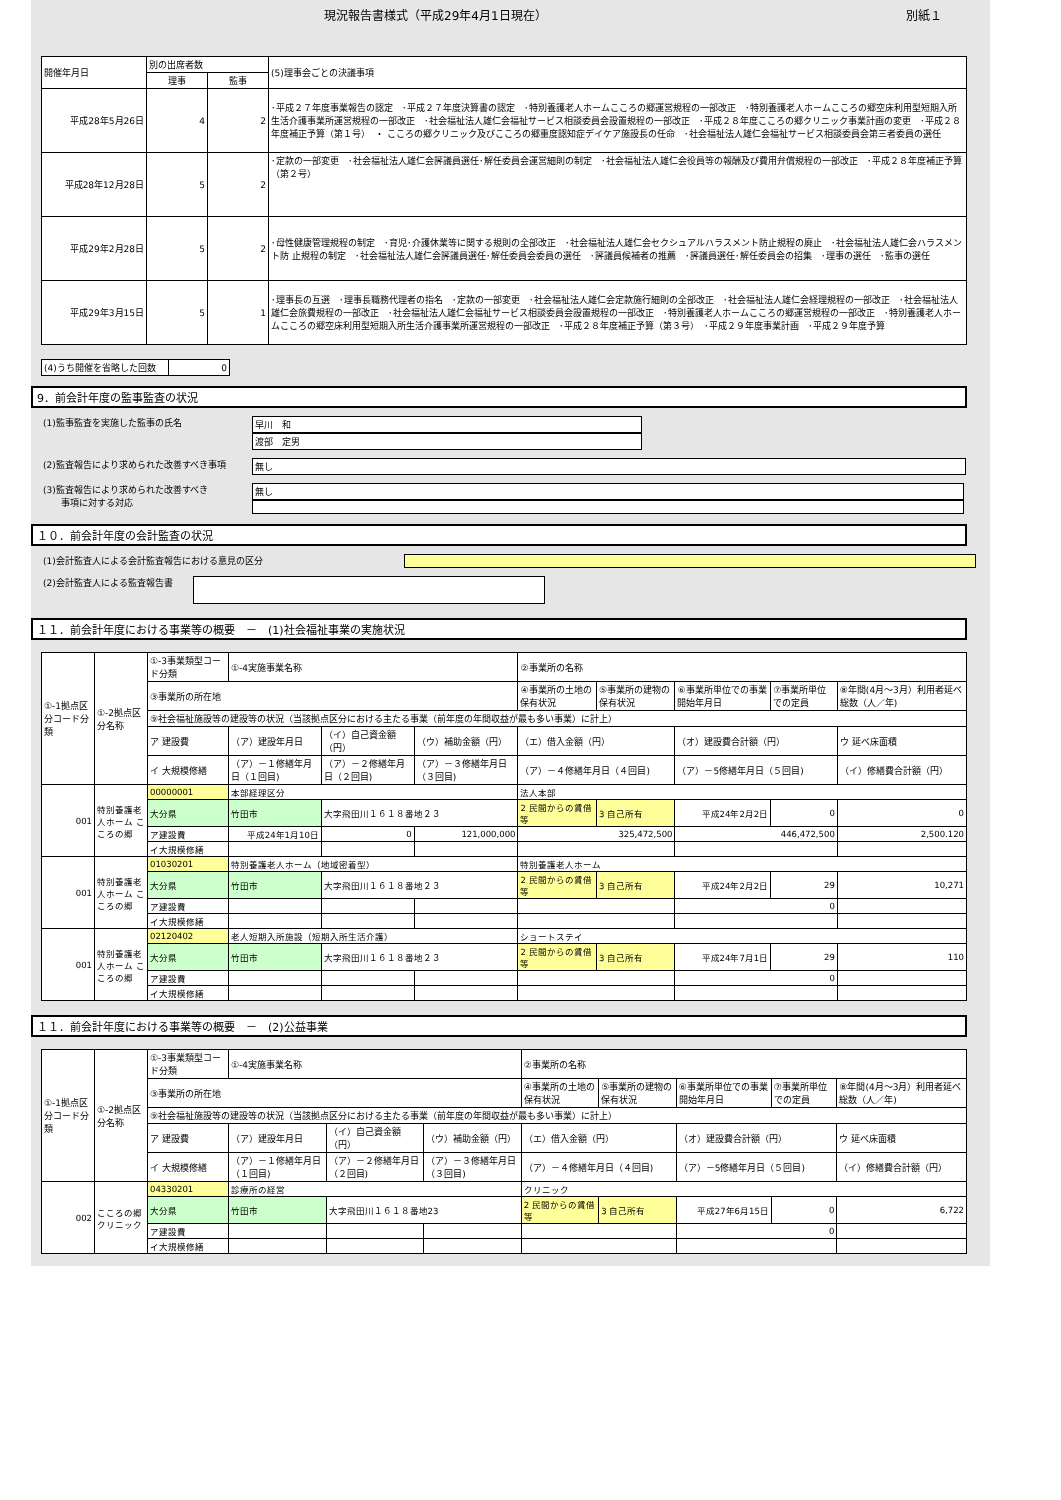現況報告書様式（平成29年4月1日現在） 別紙１
| 開催年月日 | 別の出席者数 | | (5)理事会ごとの決議事項 |
| | 理事 | 監事 | |
| 平成28年5月26日 | 4 | 2 | ･平成２７年度事業報告の認定 ･平成２７年度決算書の認定 ･特別養護老人ホームこころの郷運営規程の一部改正 ･特別養護老人ホームこころの郷空床利用型短期入所生活介護事業所運営規程の一部改正 ･社会福祉法人雄仁会福祉サービス相談委員会設置規程の一部改正 ･平成２８年度こころの郷クリニック事業計画の変更 ･平成２８年度補正予算（第１号） ・ こころの郷クリニック及びこころの郷重度認知症デイケア施設長の任命 ･社会福祉法人雄仁会福祉サービス相談委員会第三者委員の選任 |
| 平成28年12月28日 | 5 | 2 | ･定款の一部変更 ･社会福祉法人雄仁会評議員選任･解任委員会運営細則の制定 ･社会福祉法人雄仁会役員等の報酬及び費用弁償規程の一部改正 ･平成２８年度補正予算（第２号） |
| 平成29年2月28日 | 5 | 2 | ･母性健康管理規程の制定 ･育児･介護休業等に関する規則の全部改正 ･社会福祉法人雄仁会セクシュアルハラスメント防止規程の廃止 ･社会福祉法人雄仁会ハラスメント防 止規程の制定 ･社会福祉法人雄仁会評議員選任･解任委員会委員の選任 ･評議員候補者の推薦 ･評議員選任･解任委員会の招集 ･理事の選任 ･監事の選任 |
| 平成29年3月15日 | 5 | 1 | ･理事長の互選 ･理事長職務代理者の指名 ･定款の一部変更 ･社会福祉法人雄仁会定款施行細則の全部改正 ･社会福祉法人雄仁会経理規程の一部改正 ･社会福祉法人雄仁会旅費規程の一部改正 ･社会福祉法人雄仁会福祉サービス相談委員会設置規程の一部改正 ･特別養護老人ホームこころの郷運営規程の一部改正 ･特別養護老人ホームこころの郷空床利用型短期入所生活介護事業所運営規程の一部改正 ･平成２８年度補正予算（第３号） ･平成２９年度事業計画 ･平成２９年度予算 |
| (4)うち開催を省略した回数 | 0 |
9．前会計年度の監事監査の状況
(1)監事監査を実施した監事の氏名 早川　和
渡部　定男
(2)監査報告により求められた改善すべき事項 無し
(3)監査報告により求められた改善すべき
　　事項に対する対応
無し
１０．前会計年度の会計監査の状況
(1)会計監査人による会計監査報告における意見の区分
(2)会計監査人による監査報告書
１１．前会計年度における事業等の概要　－　(1)社会福祉事業の実施状況
| ①-1拠点区分コード分類 | ①-2拠点区分名称 | ①-3事業類型コード分類 | ①-4実施事業名称 | | | ②事業所の名称 | | | | |
| | | ③事業所の所在地 | | | | ④事業所の土地の保有状況 | ⑤事業所の建物の保有状況 | ⑥事業所単位での事業開始年月日 | ⑦事業所単位での定員 | ⑧年間(4月～3月）利用者延べ総数（人／年) |
| | | ⑨社会福祉施設等の建設等の状況（当該拠点区分における主たる事業（前年度の年間収益が最も多い事業）に計上） | | | | | | | | |
| | | ア 建設費 | （ア）建設年月日 | （イ）自己資金額（円） | （ウ）補助金額（円） | （エ）借入金額（円） | | （オ）建設費合計額（円） | | ウ 延べ床面積 |
| | | イ 大規模修繕 | （ア）－１修繕年月日（１回目) | （ア）－２修繕年月日（２回目) | （ア）－３修繕年月日（３回目) | （ア）－４修繕年月日（４回目) | | （ア）－5修繕年月日（５回目) | | （イ）修繕費合計額（円） |
| 001 | 特別養護老人ホーム こころの郷 | 00000001 | 本部経理区分 | | | 法人本部 | | | | |
| | | 大分県 | 竹田市 | 大字飛田川１６１８番地２３ | | 2 民間からの賃借等 | 3 自己所有 | 平成24年2月2日 | 0 | 0 |
| | | ア建設費 | 平成24年1月10日 | 0 | 121,000,000 | 325,472,500 | | 446,472,500 | | 2,500.120 |
| | | イ大規模修繕 | | | | | | | | |
| 001 | 特別養護老人ホーム こころの郷 | 01030201 | 特別養護老人ホーム（地域密着型） | | | 特別養護老人ホーム | | | | |
| | | 大分県 | 竹田市 | 大字飛田川１６１８番地２３ | | 2 民間からの賃借等 | 3 自己所有 | 平成24年2月2日 | 29 | 10,271 |
| | | ア建設費 | | | | | | 0 | | |
| | | イ大規模修繕 | | | | | | | | |
| 001 | 特別養護老人ホーム こころの郷 | 02120402 | 老人短期入所施設（短期入所生活介護） | | | ショートステイ | | | | |
| | | 大分県 | 竹田市 | 大字飛田川１６１８番地２３ | | 2 民間からの賃借等 | 3 自己所有 | 平成24年7月1日 | 29 | 110 |
| | | ア建設費 | | | | | | 0 | | |
| | | イ大規模修繕 | | | | | | | | |
１１．前会計年度における事業等の概要　－　(2)公益事業
| ①-1拠点区分コード分類 | ①-2拠点区分名称 | ①-3事業類型コード分類 | ①-4実施事業名称 | | | ②事業所の名称 | | | | |
| | | ③事業所の所在地 | | | | ④事業所の土地の保有状況 | ⑤事業所の建物の保有状況 | ⑥事業所単位での事業開始年月日 | ⑦事業所単位での定員 | ⑧年間(4月～3月）利用者延べ総数（人／年) |
| | | ⑨社会福祉施設等の建設等の状況（当該拠点区分における主たる事業（前年度の年間収益が最も多い事業）に計上） | | | | | | | | |
| | | ア 建設費 | （ア）建設年月日 | （イ）自己資金額（円） | （ウ）補助金額（円） | （エ）借入金額（円） | | （オ）建設費合計額（円） | | ウ 延べ床面積 |
| | | イ 大規模修繕 | （ア）－１修繕年月日（１回目) | （ア）－２修繕年月日（２回目) | （ア）－３修繕年月日（３回目) | （ア）－４修繕年月日（４回目) | | （ア）－5修繕年月日（５回目) | | （イ）修繕費合計額（円） |
| 002 | こころの郷クリニック | 04330201 | 診療所の経営 | | | クリニック | | | | |
| | | 大分県 | 竹田市 | 大字飛田川１６１８番地23 | | 2 民間からの賃借等 | 3 自己所有 | 平成27年6月15日 | 0 | 6,722 |
| | | ア建設費 | | | | | | 0 | | |
| | | イ大規模修繕 | | | | | | | | |